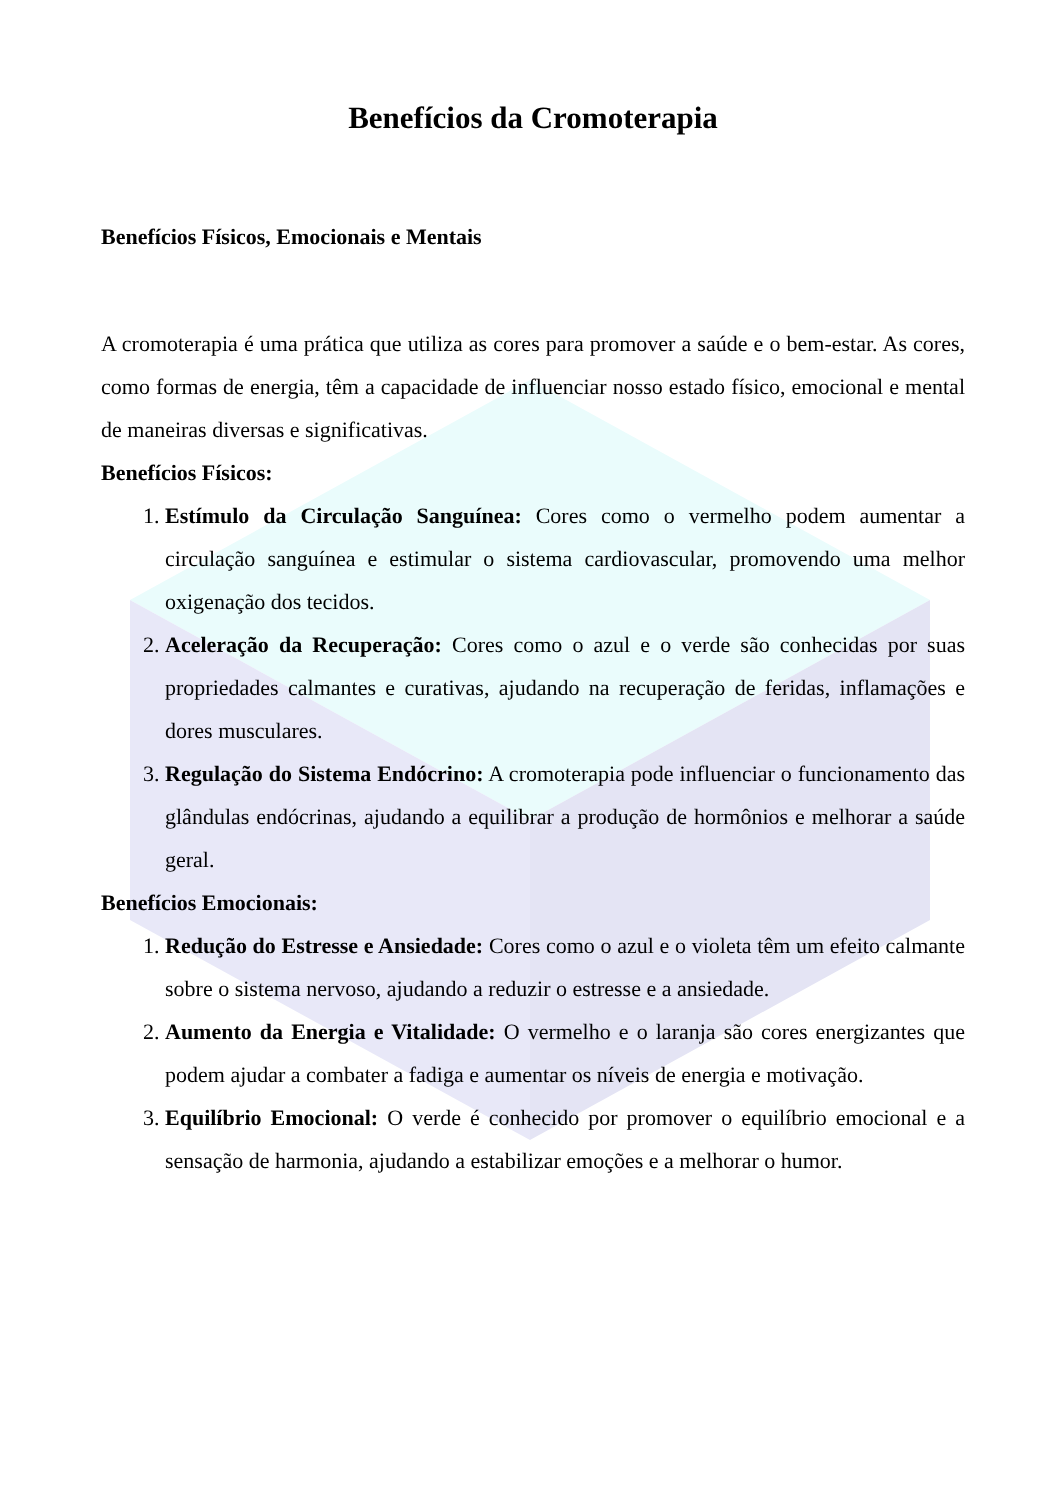Benefícios da Cromoterapia
Benefícios Físicos, Emocionais e Mentais
A cromoterapia é uma prática que utiliza as cores para promover a saúde e o bem-estar. As cores, como formas de energia, têm a capacidade de influenciar nosso estado físico, emocional e mental de maneiras diversas e significativas.
Benefícios Físicos:
1. Estímulo da Circulação Sanguínea: Cores como o vermelho podem aumentar a circulação sanguínea e estimular o sistema cardiovascular, promovendo uma melhor oxigenação dos tecidos.
2. Aceleração da Recuperação: Cores como o azul e o verde são conhecidas por suas propriedades calmantes e curativas, ajudando na recuperação de feridas, inflamações e dores musculares.
3. Regulação do Sistema Endócrino: A cromoterapia pode influenciar o funcionamento das glândulas endócrinas, ajudando a equilibrar a produção de hormônios e melhorar a saúde geral.
Benefícios Emocionais:
1. Redução do Estresse e Ansiedade: Cores como o azul e o violeta têm um efeito calmante sobre o sistema nervoso, ajudando a reduzir o estresse e a ansiedade.
2. Aumento da Energia e Vitalidade: O vermelho e o laranja são cores energizantes que podem ajudar a combater a fadiga e aumentar os níveis de energia e motivação.
3. Equilíbrio Emocional: O verde é conhecido por promover o equilíbrio emocional e a sensação de harmonia, ajudando a estabilizar emoções e a melhorar o humor.